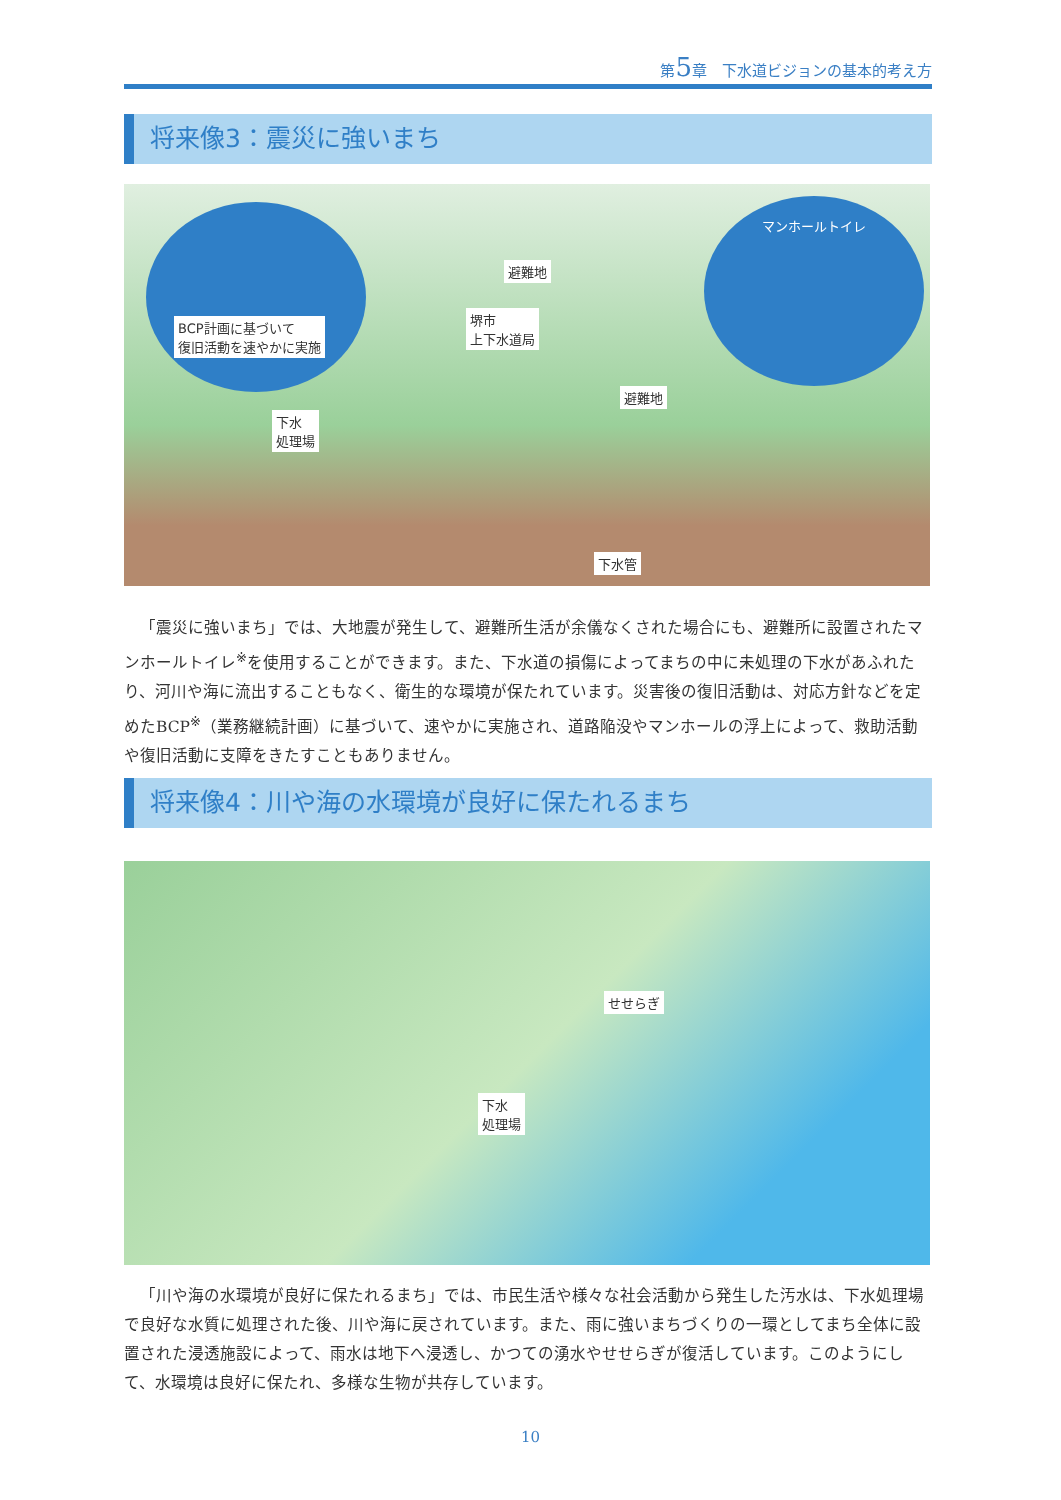第5章　下水道ビジョンの基本的考え方
将来像3：震災に強いまち
BCP計画に基づいて
復旧活動を速やかに実施
マンホールトイレ
避難地
堺市
上下水道局
避難地
下水
処理場
下水管
「震災に強いまち」では、大地震が発生して、避難所生活が余儀なくされた場合にも、避難所に設置されたマンホールトイレ<sup>※</sup>を使用することができます。また、下水道の損傷によってまちの中に未処理の下水があふれたり、河川や海に流出することもなく、衛生的な環境が保たれています。災害後の復旧活動は、対応方針などを定めたBCP<sup>※</sup>（業務継続計画）に基づいて、速やかに実施され、道路陥没やマンホールの浮上によって、救助活動や復旧活動に支障をきたすこともありません。
将来像4：川や海の水環境が良好に保たれるまち
せせらぎ
下水
処理場
「川や海の水環境が良好に保たれるまち」では、市民生活や様々な社会活動から発生した汚水は、下水処理場で良好な水質に処理された後、川や海に戻されています。また、雨に強いまちづくりの一環としてまち全体に設置された浸透施設によって、雨水は地下へ浸透し、かつての湧水やせせらぎが復活しています。このようにして、水環境は良好に保たれ、多様な生物が共存しています。
10